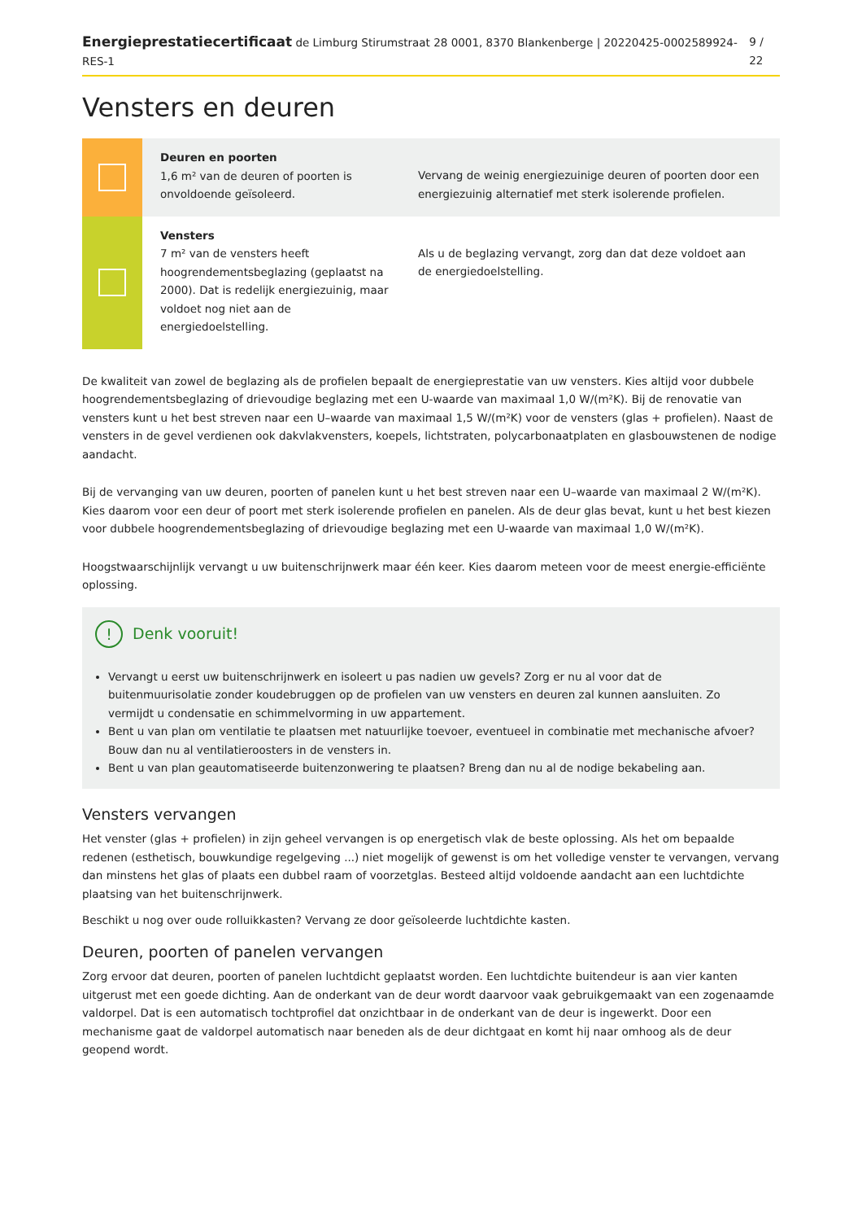Energieprestatiecertificaat de Limburg Stirumstraat 28 0001, 8370 Blankenberge | 20220425-0002589924-RES-1 9 / 22
Vensters en deuren
Deuren en poorten
1,6 m² van de deuren of poorten is onvoldoende geïsoleerd.
Vervang de weinig energiezuinige deuren of poorten door een energiezuinig alternatief met sterk isolerende profielen.
Vensters
7 m² van de vensters heeft hoogrendementsbeglazing (geplaatst na 2000). Dat is redelijk energiezuinig, maar voldoet nog niet aan de energiedoelstelling.
Als u de beglazing vervangt, zorg dan dat deze voldoet aan de energiedoelstelling.
De kwaliteit van zowel de beglazing als de profielen bepaalt de energieprestatie van uw vensters. Kies altijd voor dubbele hoogrendementsbeglazing of drievoudige beglazing met een U-waarde van maximaal 1,0 W/(m²K). Bij de renovatie van vensters kunt u het best streven naar een U–waarde van maximaal 1,5 W/(m²K) voor de vensters (glas + profielen). Naast de vensters in de gevel verdienen ook dakvlakvensters, koepels, lichtstraten, polycarbonaatplaten en glasbouwstenen de nodige aandacht.
Bij de vervanging van uw deuren, poorten of panelen kunt u het best streven naar een U–waarde van maximaal 2 W/(m²K). Kies daarom voor een deur of poort met sterk isolerende profielen en panelen. Als de deur glas bevat, kunt u het best kiezen voor dubbele hoogrendementsbeglazing of drievoudige beglazing met een U-waarde van maximaal 1,0 W/(m²K).
Hoogstwaarschijnlijk vervangt u uw buitenschrijnwerk maar één keer. Kies daarom meteen voor de meest energie-efficiënte oplossing.
! Denk vooruit!
Vervangt u eerst uw buitenschrijnwerk en isoleert u pas nadien uw gevels? Zorg er nu al voor dat de buitenmuurisolatie zonder koudebruggen op de profielen van uw vensters en deuren zal kunnen aansluiten. Zo vermijdt u condensatie en schimmelvorming in uw appartement.
Bent u van plan om ventilatie te plaatsen met natuurlijke toevoer, eventueel in combinatie met mechanische afvoer? Bouw dan nu al ventilatieroosters in de vensters in.
Bent u van plan geautomatiseerde buitenzonwering te plaatsen? Breng dan nu al de nodige bekabeling aan.
Vensters vervangen
Het venster (glas + profielen) in zijn geheel vervangen is op energetisch vlak de beste oplossing. Als het om bepaalde redenen (esthetisch, bouwkundige regelgeving ...) niet mogelijk of gewenst is om het volledige venster te vervangen, vervang dan minstens het glas of plaats een dubbel raam of voorzetglas. Besteed altijd voldoende aandacht aan een luchtdichte plaatsing van het buitenschrijnwerk.
Beschikt u nog over oude rolluikkasten? Vervang ze door geïsoleerde luchtdichte kasten.
Deuren, poorten of panelen vervangen
Zorg ervoor dat deuren, poorten of panelen luchtdicht geplaatst worden. Een luchtdichte buitendeur is aan vier kanten uitgerust met een goede dichting. Aan de onderkant van de deur wordt daarvoor vaak gebruikgemaakt van een zogenaamde valdorpel. Dat is een automatisch tochtprofiel dat onzichtbaar in de onderkant van de deur is ingewerkt. Door een mechanisme gaat de valdorpel automatisch naar beneden als de deur dichtgaat en komt hij naar omhoog als de deur geopend wordt.